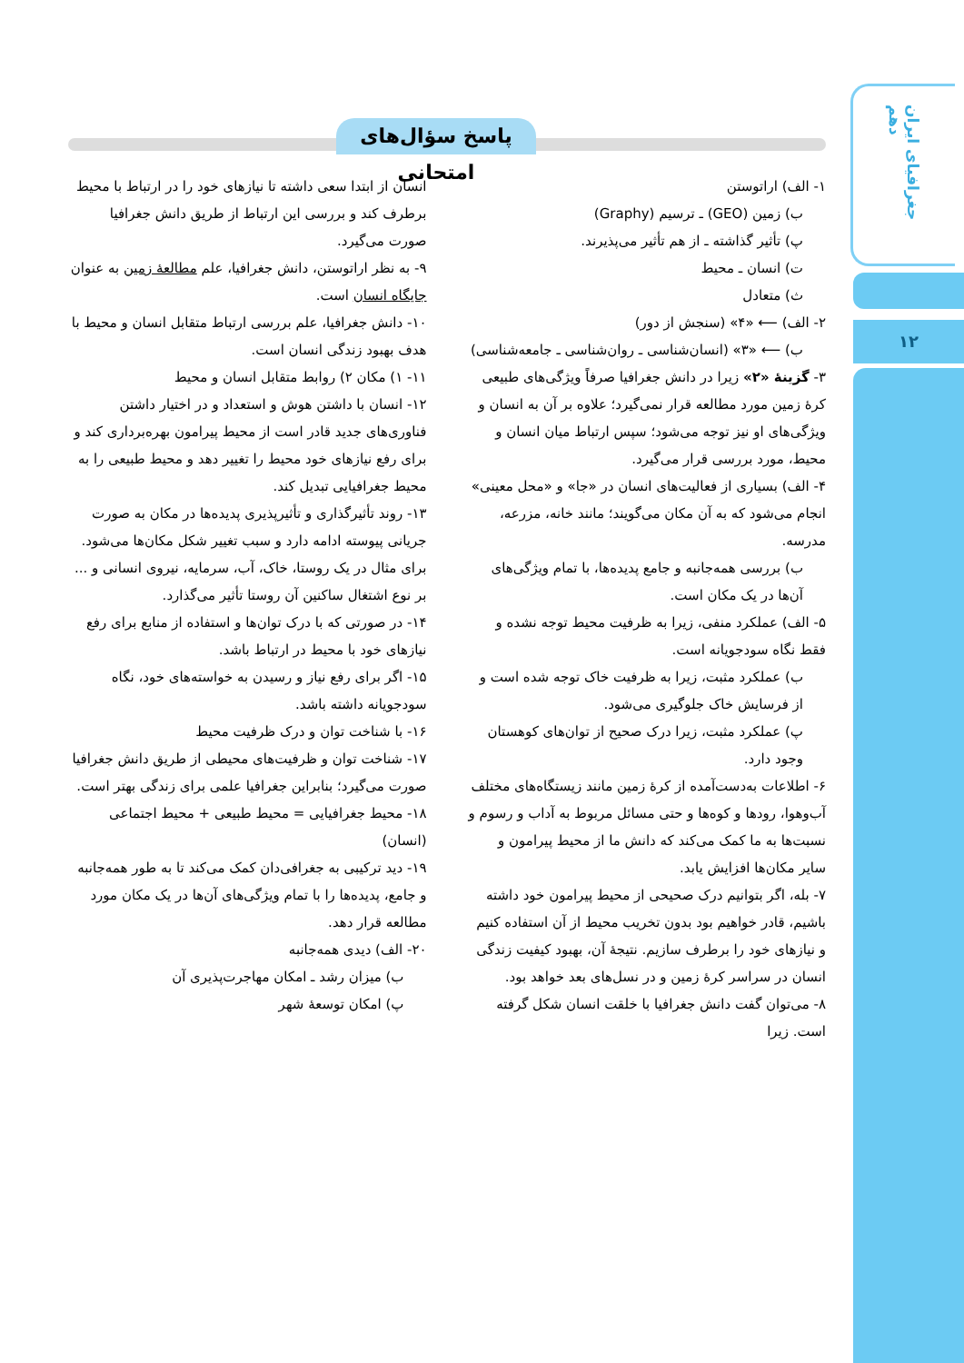جغرافیای ایران دهم
۱۲
پاسخ سؤال‌های امتحانی
۱- الف) اراتوستن
ب) زمین (GEO) ـ ترسیم (Graphy)
پ) تأثیر گذاشته ـ از هم تأثیر می‌پذیرند.
ت) انسان ـ محیط
ث) متعادل
۲- الف) ⟵ «۴» (سنجش از دور)
ب) ⟵ «۳» (انسان‌شناسی ـ روان‌شناسی ـ جامعه‌شناسی)
۳- گزینهٔ «۲» زیرا در دانش جغرافیا صرفاً ویژگی‌های طبیعی کرهٔ زمین مورد مطالعه قرار نمی‌گیرد؛ علاوه بر آن به انسان و ویژگی‌های او نیز توجه می‌شود؛ سپس ارتباط میان انسان و محیط، مورد بررسی قرار می‌گیرد.
۴- الف) بسیاری از فعالیت‌های انسان در «جا» و «محل معینی» انجام می‌شود که به آن مکان می‌گویند؛ مانند خانه، مزرعه، مدرسه.
ب) بررسی همه‌جانبه و جامع پدیده‌ها، با تمام ویژگی‌های آن‌ها در یک مکان است.
۵- الف) عملکرد منفی، زیرا به ظرفیت محیط توجه نشده و فقط نگاه سودجویانه است.
ب) عملکرد مثبت، زیرا به ظرفیت خاک توجه شده است و از فرسایش خاک جلوگیری می‌شود.
پ) عملکرد مثبت، زیرا درک صحیح از توان‌های کوهستان وجود دارد.
۶- اطلاعات به‌دست‌آمده از کرهٔ زمین مانند زیستگاه‌های مختلف آب‌وهوا، رودها و کوه‌ها و حتی مسائل مربوط به آداب و رسوم و نسبت‌ها به ما کمک می‌کند که دانش ما از محیط پیرامون و سایر مکان‌ها افزایش یابد.
۷- بله، اگر بتوانیم درک صحیحی از محیط پیرامون خود داشته باشیم، قادر خواهیم بود بدون تخریب محیط از آن استفاده کنیم و نیازهای خود را برطرف سازیم. نتیجهٔ آن، بهبود کیفیت زندگی انسان در سراسر کرهٔ زمین و در نسل‌های بعد خواهد بود.
۸- می‌توان گفت دانش جغرافیا با خلقت انسان شکل گرفته است. زیرا
انسان از ابتدا سعی داشته تا نیازهای خود را در ارتباط با محیط برطرف کند و بررسی این ارتباط از طریق دانش جغرافیا صورت می‌گیرد.
۹- به نظر اراتوستن، دانش جغرافیا، علم مطالعهٔ زمین به عنوان جایگاه انسان است.
۱۰- دانش جغرافیا، علم بررسی ارتباط متقابل انسان و محیط با هدف بهبود زندگی انسان است.
۱۱- ۱) مکان ۲) روابط متقابل انسان و محیط
۱۲- انسان با داشتن هوش و استعداد و در اختیار داشتن فناوری‌های جدید قادر است از محیط پیرامون بهره‌برداری کند و برای رفع نیازهای خود محیط را تغییر دهد و محیط طبیعی را به محیط جغرافیایی تبدیل کند.
۱۳- روند تأثیرگذاری و تأثیرپذیری پدیده‌ها در مکان به صورت جریانی پیوسته ادامه دارد و سبب تغییر شکل مکان‌ها می‌شود. برای مثال در یک روستا، خاک، آب، سرمایه، نیروی انسانی و ... بر نوع اشتغال ساکنین آن روستا تأثیر می‌گذارد.
۱۴- در صورتی که با درک توان‌ها و استفاده از منابع برای رفع نیازهای خود با محیط در ارتباط باشد.
۱۵- اگر برای رفع نیاز و رسیدن به خواسته‌های خود، نگاه سودجویانه داشته باشد.
۱۶- با شناخت توان و درک ظرفیت محیط
۱۷- شناخت توان و ظرفیت‌های محیطی از طریق دانش جغرافیا صورت می‌گیرد؛ بنابراین جغرافیا علمی برای زندگی بهتر است.
۱۸- محیط جغرافیایی = محیط طبیعی + محیط اجتماعی (انسان)
۱۹- دید ترکیبی به جغرافی‌دان کمک می‌کند تا به طور همه‌جانبه و جامع، پدیده‌ها را با تمام ویژگی‌های آن‌ها در یک مکان مورد مطالعه قرار دهد.
۲۰- الف) دیدی همه‌جانبه
ب) میزان رشد ـ امکان مهاجرت‌پذیری آن
پ) امکان توسعهٔ شهر